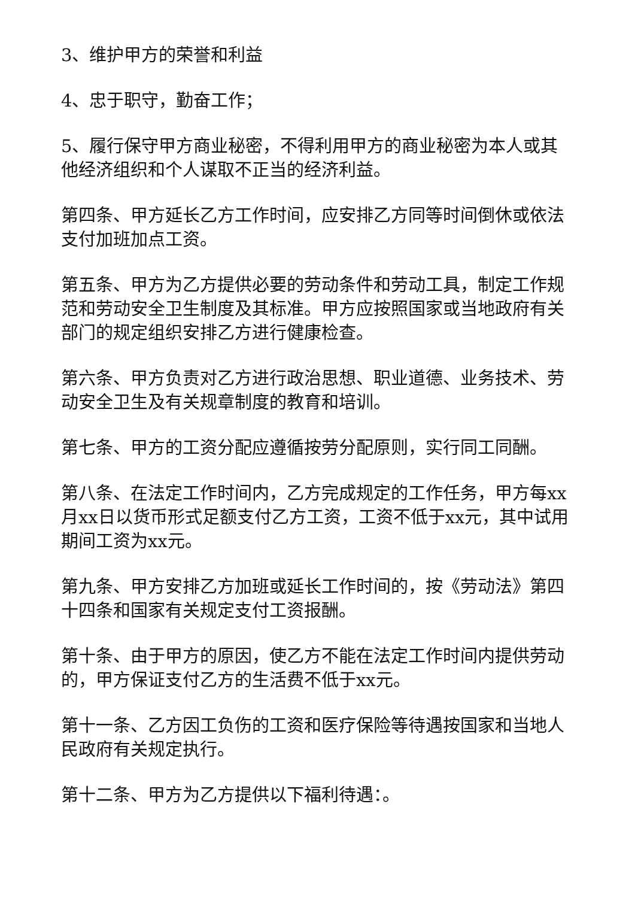3、维护甲方的荣誉和利益
4、忠于职守，勤奋工作；
5、履行保守甲方商业秘密，不得利用甲方的商业秘密为本人或其他经济组织和个人谋取不正当的经济利益。
第四条、甲方延长乙方工作时间，应安排乙方同等时间倒休或依法支付加班加点工资。
第五条、甲方为乙方提供必要的劳动条件和劳动工具，制定工作规范和劳动安全卫生制度及其标准。甲方应按照国家或当地政府有关部门的规定组织安排乙方进行健康检查。
第六条、甲方负责对乙方进行政治思想、职业道德、业务技术、劳动安全卫生及有关规章制度的教育和培训。
第七条、甲方的工资分配应遵循按劳分配原则，实行同工同酬。
第八条、在法定工作时间内，乙方完成规定的工作任务，甲方每xx月xx日以货币形式足额支付乙方工资，工资不低于xx元，其中试用期间工资为xx元。
第九条、甲方安排乙方加班或延长工作时间的，按《劳动法》第四十四条和国家有关规定支付工资报酬。
第十条、由于甲方的原因，使乙方不能在法定工作时间内提供劳动的，甲方保证支付乙方的生活费不低于xx元。
第十一条、乙方因工负伤的工资和医疗保险等待遇按国家和当地人民政府有关规定执行。
第十二条、甲方为乙方提供以下福利待遇：。